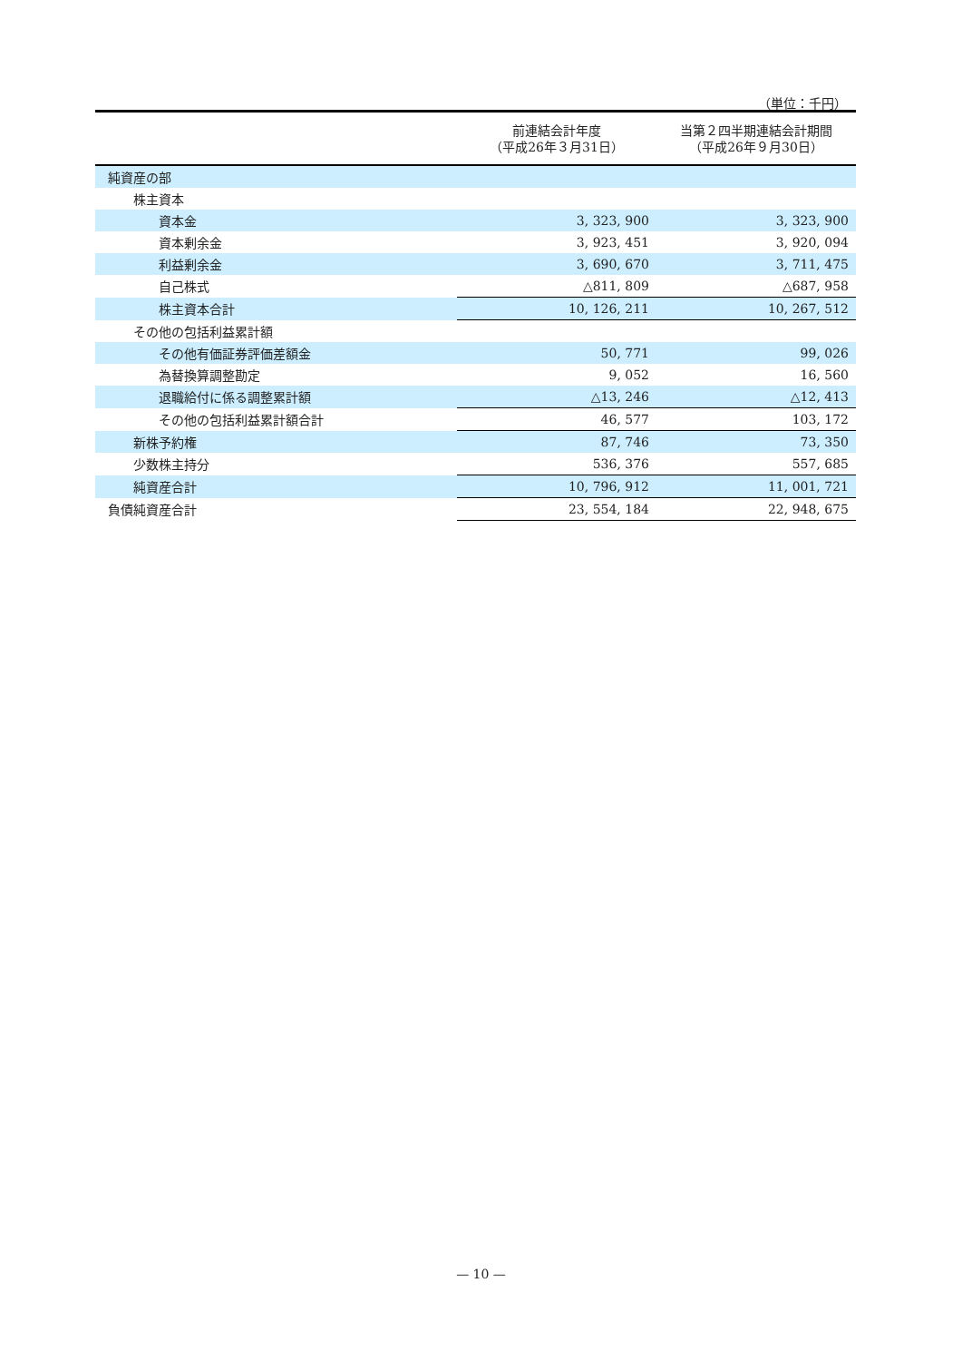（単位：千円）
| | 前連結会計年度 （平成26年３月31日） | 当第２四半期連結会計期間 （平成26年９月30日） |
| --- | --- | --- |
| 純資産の部 | | |
| 株主資本 | | |
| 資本金 | 3, 323, 900 | 3, 323, 900 |
| 資本剰余金 | 3, 923, 451 | 3, 920, 094 |
| 利益剰余金 | 3, 690, 670 | 3, 711, 475 |
| 自己株式 | △811, 809 | △687, 958 |
| 株主資本合計 | 10, 126, 211 | 10, 267, 512 |
| その他の包括利益累計額 | | |
| その他有価証券評価差額金 | 50, 771 | 99, 026 |
| 為替換算調整勘定 | 9, 052 | 16, 560 |
| 退職給付に係る調整累計額 | △13, 246 | △12, 413 |
| その他の包括利益累計額合計 | 46, 577 | 103, 172 |
| 新株予約権 | 87, 746 | 73, 350 |
| 少数株主持分 | 536, 376 | 557, 685 |
| 純資産合計 | 10, 796, 912 | 11, 001, 721 |
| 負債純資産合計 | 23, 554, 184 | 22, 948, 675 |
— 10 —